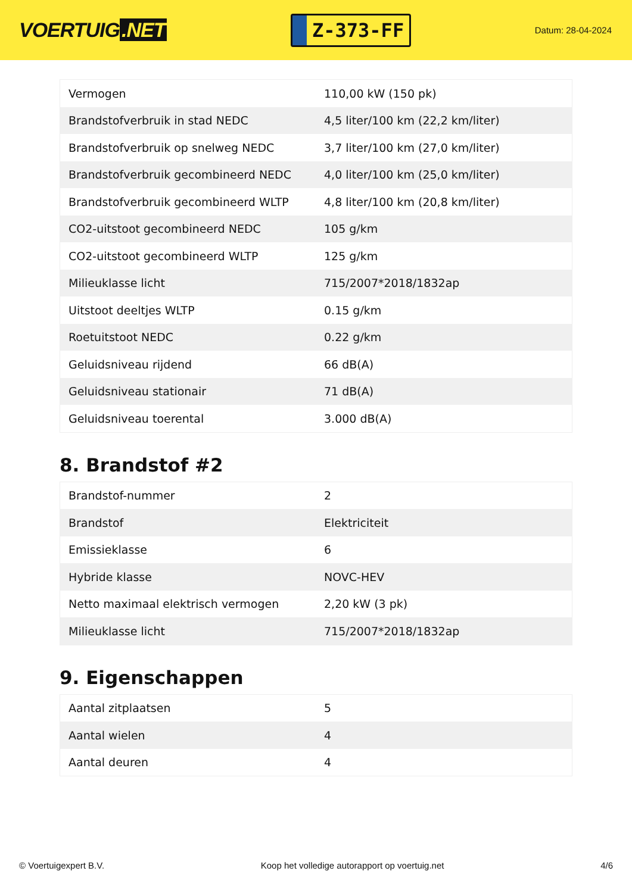VOERTUIG.NET
Z-373-FF
Datum: 28-04-2024
| Vermogen | 110,00 kW (150 pk) |
| Brandstofverbruik in stad NEDC | 4,5 liter/100 km (22,2 km/liter) |
| Brandstofverbruik op snelweg NEDC | 3,7 liter/100 km (27,0 km/liter) |
| Brandstofverbruik gecombineerd NEDC | 4,0 liter/100 km (25,0 km/liter) |
| Brandstofverbruik gecombineerd WLTP | 4,8 liter/100 km (20,8 km/liter) |
| CO2-uitstoot gecombineerd NEDC | 105 g/km |
| CO2-uitstoot gecombineerd WLTP | 125 g/km |
| Milieuklasse licht | 715/2007*2018/1832ap |
| Uitstoot deeltjes WLTP | 0.15 g/km |
| Roetuitstoot NEDC | 0.22 g/km |
| Geluidsniveau rijdend | 66 dB(A) |
| Geluidsniveau stationair | 71 dB(A) |
| Geluidsniveau toerental | 3.000 dB(A) |
8. Brandstof #2
| Brandstof-nummer | 2 |
| Brandstof | Elektriciteit |
| Emissieklasse | 6 |
| Hybride klasse | NOVC-HEV |
| Netto maximaal elektrisch vermogen | 2,20 kW (3 pk) |
| Milieuklasse licht | 715/2007*2018/1832ap |
9. Eigenschappen
| Aantal zitplaatsen | 5 |
| Aantal wielen | 4 |
| Aantal deuren | 4 |
© Voertuigexpert B.V. Koop het volledige autorapport op voertuig.net 4/6